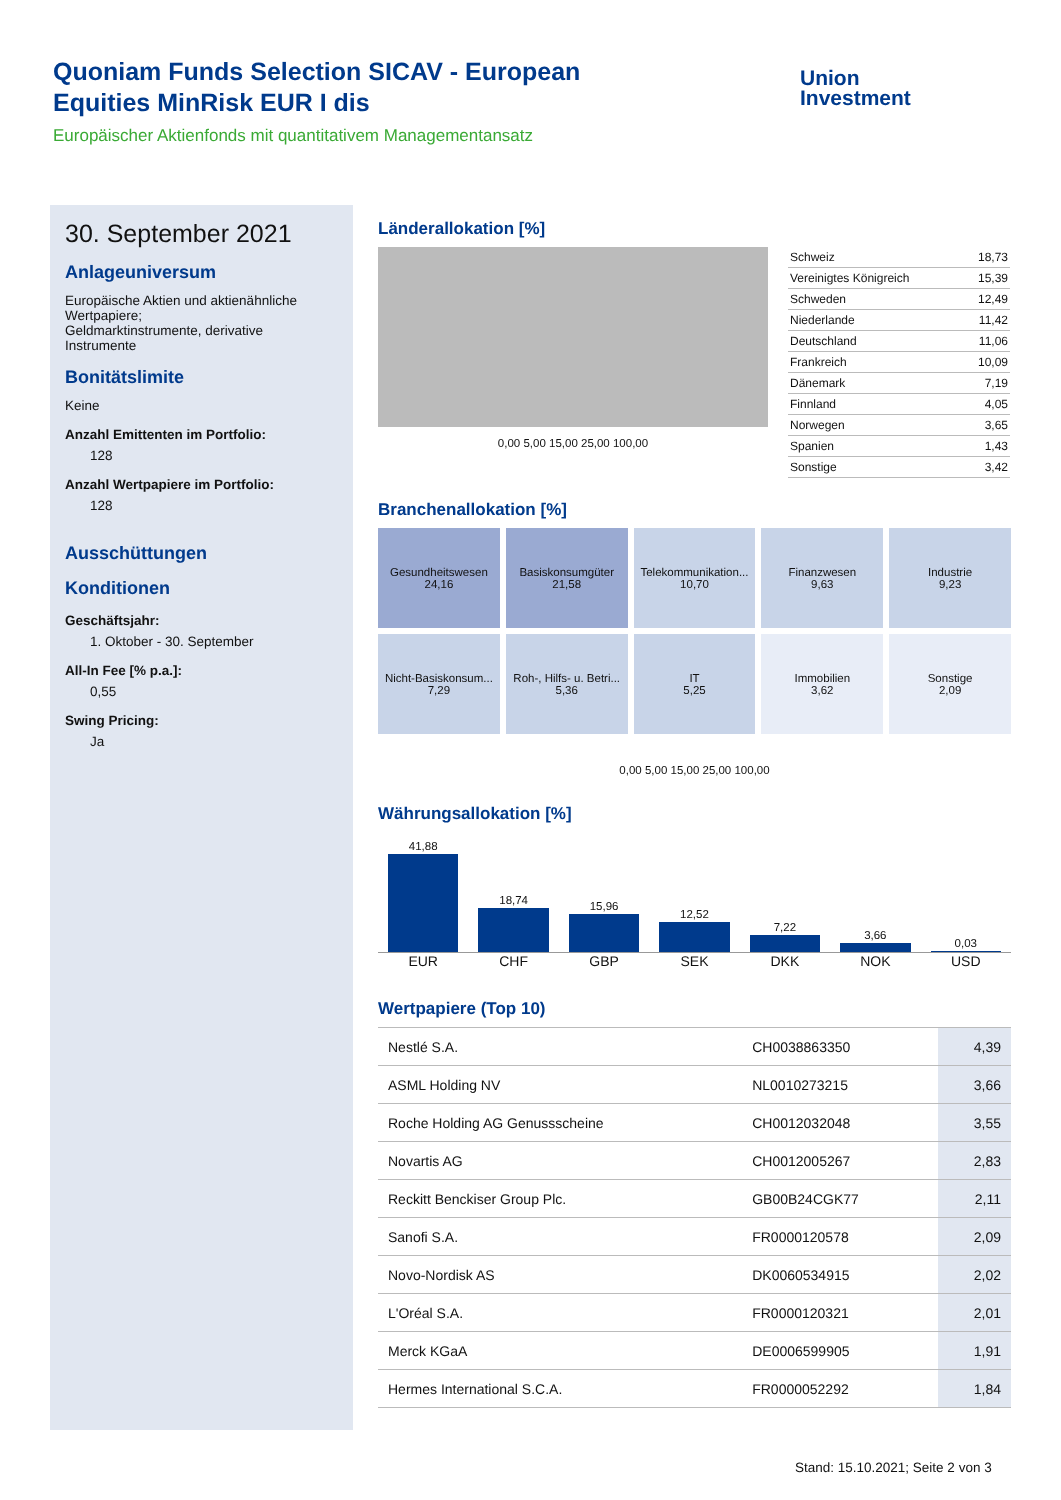Quoniam Funds Selection SICAV - European Equities MinRisk EUR I dis
Europäischer Aktienfonds mit quantitativem Managementansatz
Union
Investment
30. September 2021
Anlageuniversum
Europäische Aktien und aktienähnliche Wertpapiere;
Geldmarktinstrumente, derivative Instrumente
Bonitätslimite
Keine
Anzahl Emittenten im Portfolio:
128
Anzahl Wertpapiere im Portfolio:
128
Ausschüttungen
Konditionen
Geschäftsjahr:
1. Oktober - 30. September
All-In Fee [% p.a.]:
0,55
Swing Pricing:
Ja
Länderallokation [%]
0,00 5,00 15,00 25,00 100,00
| Schweiz | 18,73 |
| Vereinigtes Königreich | 15,39 |
| Schweden | 12,49 |
| Niederlande | 11,42 |
| Deutschland | 11,06 |
| Frankreich | 10,09 |
| Dänemark | 7,19 |
| Finnland | 4,05 |
| Norwegen | 3,65 |
| Spanien | 1,43 |
| Sonstige | 3,42 |
Branchenallokation [%]
Gesundheitswesen
24,16
Basiskonsumgüter
21,58
Telekommunikation...
10,70
Finanzwesen
9,63
Industrie
9,23
Nicht-Basiskonsum...
7,29
Roh-, Hilfs- u. Betri...
5,36
IT
5,25
Immobilien
3,62
Sonstige
2,09
0,00 5,00 15,00 25,00 100,00
Währungsallokation [%]
41,88
18,74
15,96
12,52
7,22
3,66
0,03
EUR CHF GBP SEK DKK NOK USD
Wertpapiere (Top 10)
| Nestlé S.A. | CH0038863350 | 4,39 |
| ASML Holding NV | NL0010273215 | 3,66 |
| Roche Holding AG Genussscheine | CH0012032048 | 3,55 |
| Novartis AG | CH0012005267 | 2,83 |
| Reckitt Benckiser Group Plc. | GB00B24CGK77 | 2,11 |
| Sanofi S.A. | FR0000120578 | 2,09 |
| Novo-Nordisk AS | DK0060534915 | 2,02 |
| L'Oréal S.A. | FR0000120321 | 2,01 |
| Merck KGaA | DE0006599905 | 1,91 |
| Hermes International S.C.A. | FR0000052292 | 1,84 |
Stand: 15.10.2021; Seite 2 von 3